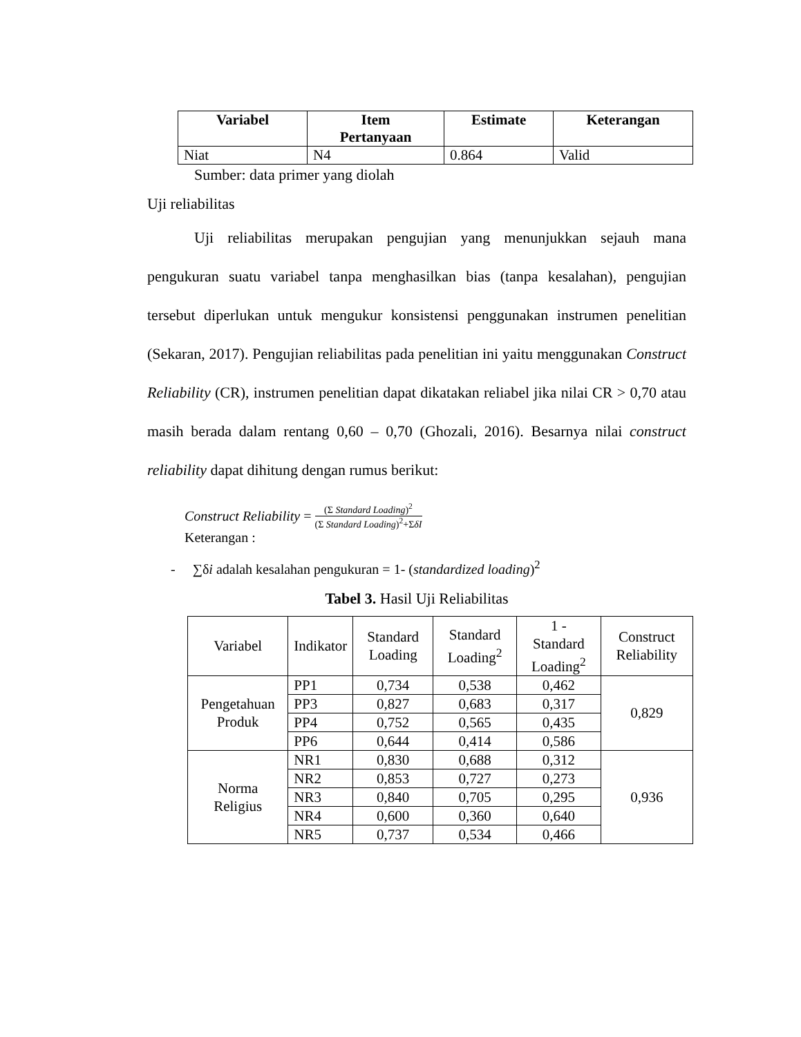| Variabel | Item Pertanyaan | Estimate | Keterangan |
| --- | --- | --- | --- |
| Niat | N4 | 0.864 | Valid |
Sumber: data primer yang diolah
Uji reliabilitas
Uji reliabilitas merupakan pengujian yang menunjukkan sejauh mana pengukuran suatu variabel tanpa menghasilkan bias (tanpa kesalahan), pengujian tersebut diperlukan untuk mengukur konsistensi penggunakan instrumen penelitian (Sekaran, 2017). Pengujian reliabilitas pada penelitian ini yaitu menggunakan Construct Reliability (CR), instrumen penelitian dapat dikatakan reliabel jika nilai CR > 0,70 atau masih berada dalam rentang 0,60 – 0,70 (Ghozali, 2016). Besarnya nilai construct reliability dapat dihitung dengan rumus berikut:
Construct Reliability = (Σ Standard Loading)<sup>2</sup> (Σ Standard Loading)<sup>2</sup>+ΣδI
Keterangan :
- ∑δi adalah kesalahan pengukuran = 1- (standardized loading)<sup>2</sup>
Tabel 3. Hasil Uji Reliabilitas
| Variabel | Indikator | Standard Loading | Standard Loading<sup>2</sup> | 1 - Standard Loading<sup>2</sup> | Construct Reliability |
| --- | --- | --- | --- | --- | --- |
| Pengetahuan Produk | PP1 | 0,734 | 0,538 | 0,462 | 0,829 |
| | PP3 | 0,827 | 0,683 | 0,317 | |
| | PP4 | 0,752 | 0,565 | 0,435 | |
| | PP6 | 0,644 | 0,414 | 0,586 | |
| Norma Religius | NR1 | 0,830 | 0,688 | 0,312 | 0,936 |
| | NR2 | 0,853 | 0,727 | 0,273 | |
| | NR3 | 0,840 | 0,705 | 0,295 | |
| | NR4 | 0,600 | 0,360 | 0,640 | |
| | NR5 | 0,737 | 0,534 | 0,466 | |